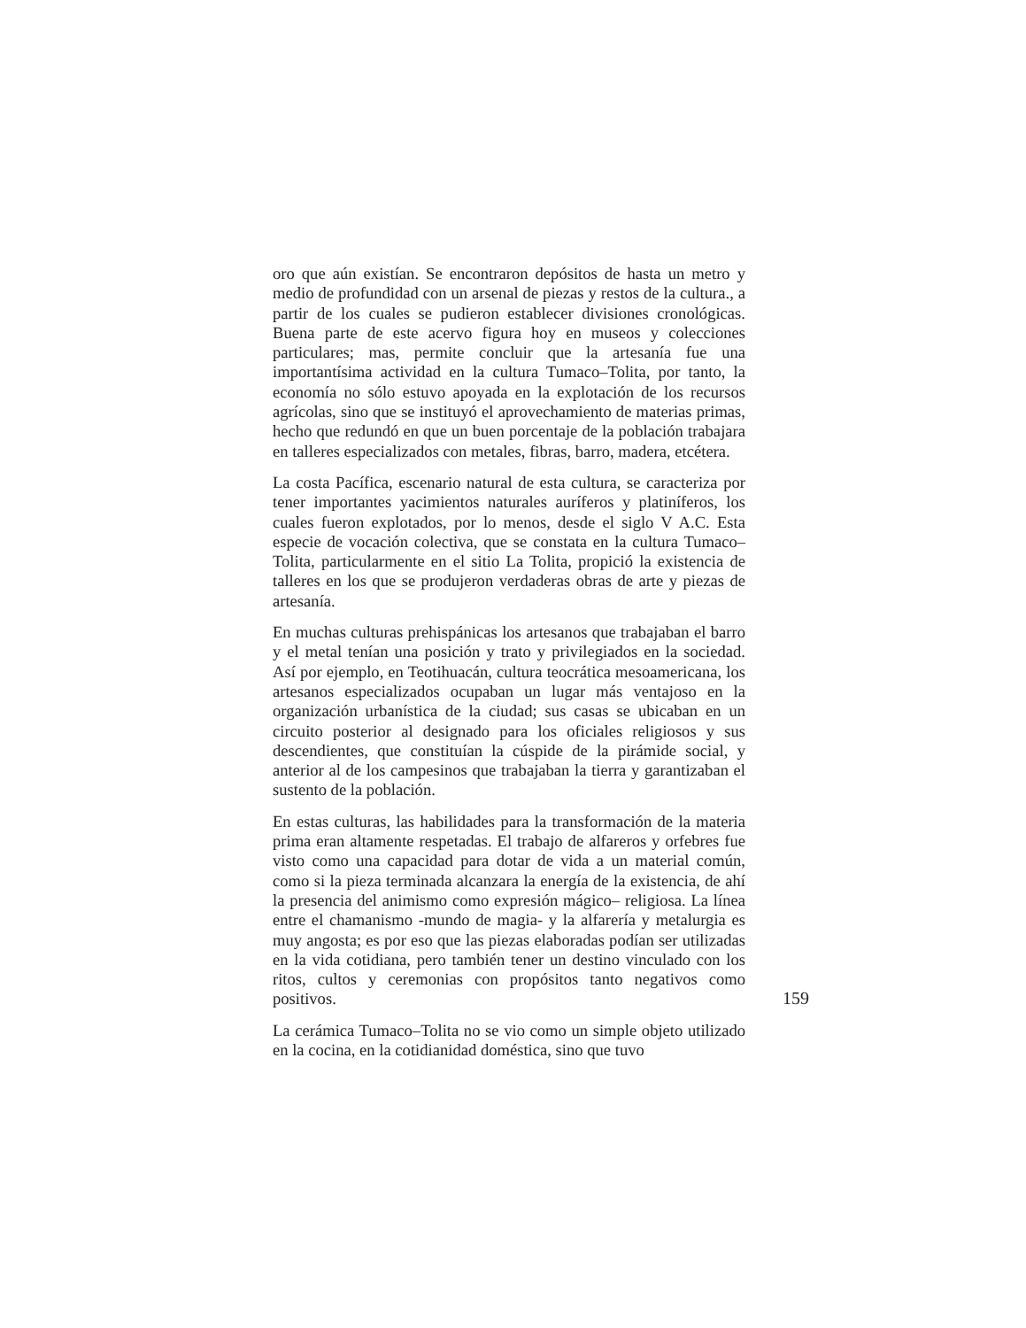oro que aún existían. Se encontraron depósitos de hasta un metro y medio de profundidad con un arsenal de piezas y restos de la cultura., a partir de los cuales se pudieron establecer divisiones cronológicas. Buena parte de este acervo figura hoy en museos y colecciones particulares; mas, permite concluir que la artesanía fue una importantísima actividad en la cultura Tumaco–Tolita, por tanto, la economía no sólo estuvo apoyada en la explotación de los recursos agrícolas, sino que se instituyó el aprovechamiento de materias primas, hecho que redundó en que un buen porcentaje de la población trabajara en talleres especializados con metales, fibras, barro, madera, etcétera.
La costa Pacífica, escenario natural de esta cultura, se caracteriza por tener importantes yacimientos naturales auríferos y platiníferos, los cuales fueron explotados, por lo menos, desde el siglo V A.C. Esta especie de vocación colectiva, que se constata en la cultura Tumaco–Tolita, particularmente en el sitio La Tolita, propició la existencia de talleres en los que se produjeron verdaderas obras de arte y piezas de artesanía.
En muchas culturas prehispánicas los artesanos que trabajaban el barro y el metal tenían una posición y trato y privilegiados en la sociedad. Así por ejemplo, en Teotihuacán, cultura teocrática mesoamericana, los artesanos especializados ocupaban un lugar más ventajoso en la organización urbanística de la ciudad; sus casas se ubicaban en un circuito posterior al designado para los oficiales religiosos y sus descendientes, que constituían la cúspide de la pirámide social, y anterior al de los campesinos que trabajaban la tierra y garantizaban el sustento de la población.
En estas culturas, las habilidades para la transformación de la materia prima eran altamente respetadas. El trabajo de alfareros y orfebres fue visto como una capacidad para dotar de vida a un material común, como si la pieza terminada alcanzara la energía de la existencia, de ahí la presencia del animismo como expresión mágico– religiosa. La línea entre el chamanismo -mundo de magia- y la alfarería y metalurgia es muy angosta; es por eso que las piezas elaboradas podían ser utilizadas en la vida cotidiana, pero también tener un destino vinculado con los ritos, cultos y ceremonias con propósitos tanto negativos como positivos.
La cerámica Tumaco–Tolita no se vio como un simple objeto utilizado en la cocina, en la cotidianidad doméstica, sino que tuvo
159